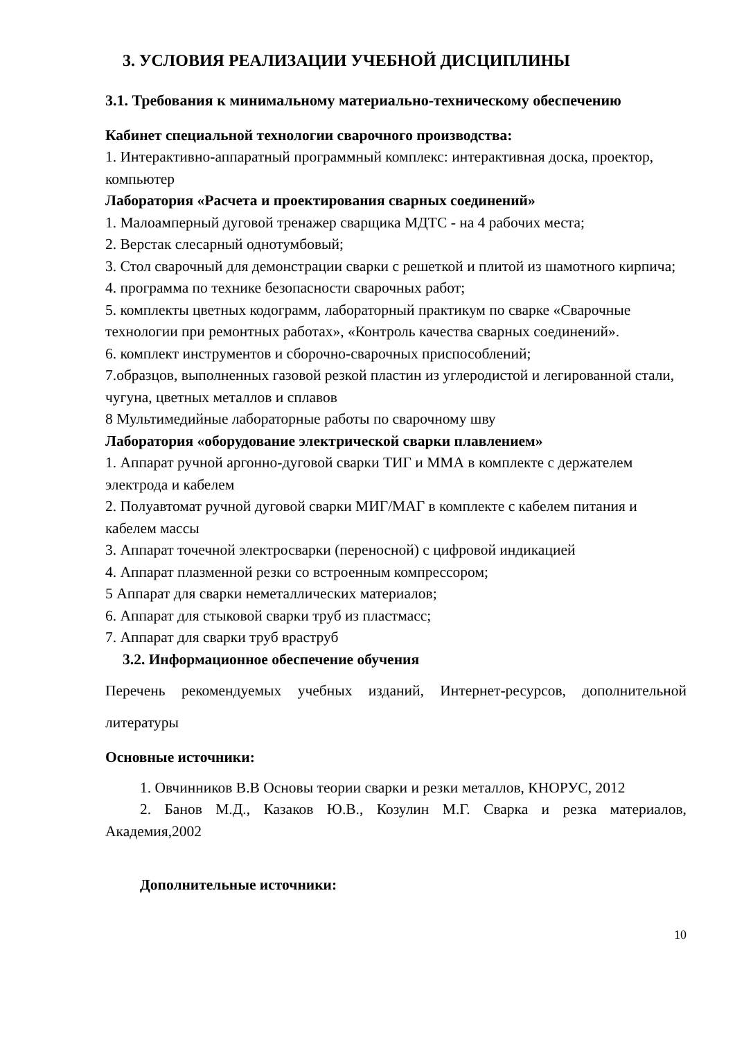3. УСЛОВИЯ РЕАЛИЗАЦИИ УЧЕБНОЙ ДИСЦИПЛИНЫ
3.1. Требования к минимальному материально-техническому обеспечению
Кабинет специальной технологии сварочного производства:
1. Интерактивно-аппаратный программный комплекс: интерактивная доска, проектор, компьютер
Лаборатория «Расчета и проектирования сварных соединений»
1. Малоамперный дуговой тренажер сварщика МДТС - на 4 рабочих места;
2. Верстак слесарный однотумбовый;
3. Стол сварочный для демонстрации сварки с решеткой и плитой из шамотного кирпича;
4. программа по технике безопасности сварочных работ;
5. комплекты цветных кодограмм, лабораторный практикум по сварке «Сварочные технологии при ремонтных работах», «Контроль качества сварных соединений».
6. комплект инструментов и сборочно-сварочных приспособлений;
7.образцов, выполненных газовой резкой пластин из углеродистой и легированной стали, чугуна, цветных металлов и сплавов
8 Мультимедийные лабораторные работы по сварочному шву
Лаборатория «оборудование электрической сварки плавлением»
1. Аппарат ручной аргонно-дуговой сварки ТИГ и ММА в комплекте с держателем электрода и кабелем
2. Полуавтомат ручной дуговой сварки МИГ/МАГ в комплекте с кабелем питания и кабелем массы
3. Аппарат точечной электросварки (переносной) с цифровой индикацией
4. Аппарат плазменной резки со встроенным компрессором;
5 Аппарат для сварки неметаллических материалов;
6. Аппарат для стыковой сварки труб из пластмасс;
7. Аппарат для сварки труб враструб
3.2. Информационное обеспечение обучения
Перечень рекомендуемых учебных изданий, Интернет-ресурсов, дополнительной литературы
Основные источники:
1. Овчинников В.В Основы теории сварки и резки металлов, КНОРУС, 2012
2. Банов М.Д., Казаков Ю.В., Козулин М.Г. Сварка и резка материалов, Академия,2002
Дополнительные источники:
10